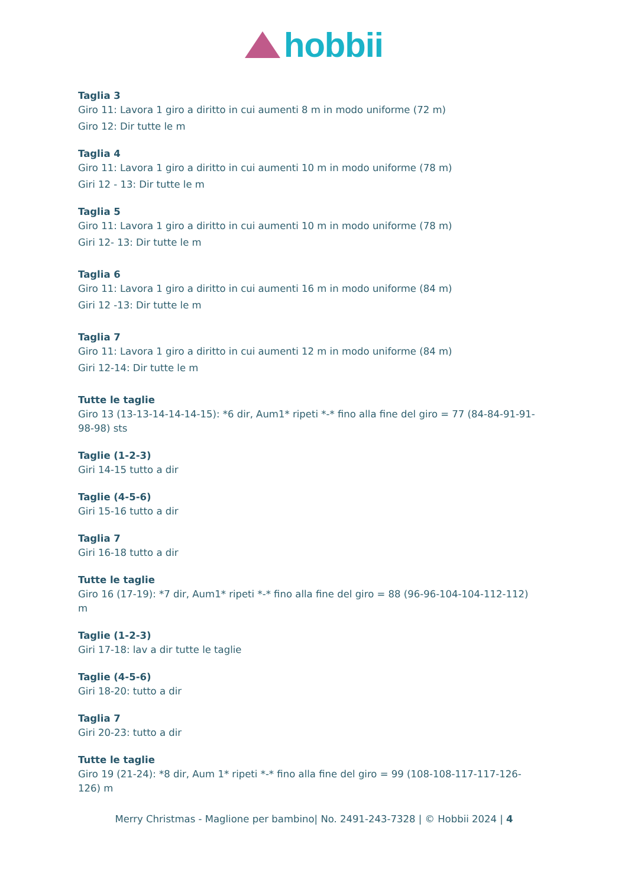hobbii
Taglia 3
Giro 11: Lavora 1 giro a diritto in cui aumenti 8 m in modo uniforme (72 m)
Giro 12: Dir tutte le m
Taglia 4
Giro 11: Lavora 1 giro a diritto in cui aumenti 10 m in modo uniforme (78 m)
Giri 12 - 13: Dir tutte le m
Taglia 5
Giro 11: Lavora 1 giro a diritto in cui aumenti 10 m in modo uniforme (78 m)
Giri 12- 13: Dir tutte le m
Taglia 6
Giro 11: Lavora 1 giro a diritto in cui aumenti 16 m in modo uniforme (84 m)
Giri 12 -13: Dir tutte le m
Taglia 7
Giro 11: Lavora 1 giro a diritto in cui aumenti 12 m in modo uniforme (84 m)
Giri 12-14: Dir tutte le m
Tutte le taglie
Giro 13 (13-13-14-14-14-15): *6 dir, Aum1* ripeti *-* fino alla fine del giro = 77 (84-84-91-91-98-98) sts
Taglie (1-2-3)
Giri 14-15 tutto a dir
Taglie (4-5-6)
Giri 15-16 tutto a dir
Taglia 7
Giri 16-18 tutto a dir
Tutte le taglie
Giro 16 (17-19): *7 dir, Aum1* ripeti *-* fino alla fine del giro = 88 (96-96-104-104-112-112) m
Taglie (1-2-3)
Giri 17-18: lav a dir tutte le taglie
Taglie (4-5-6)
Giri 18-20: tutto a dir
Taglia 7
Giri 20-23: tutto a dir
Tutte le taglie
Giro 19 (21-24): *8 dir, Aum 1* ripeti *-* fino alla fine del giro = 99 (108-108-117-117-126-126) m
Merry Christmas - Maglione per bambino| No. 2491-243-7328 | © Hobbii 2024 | 4